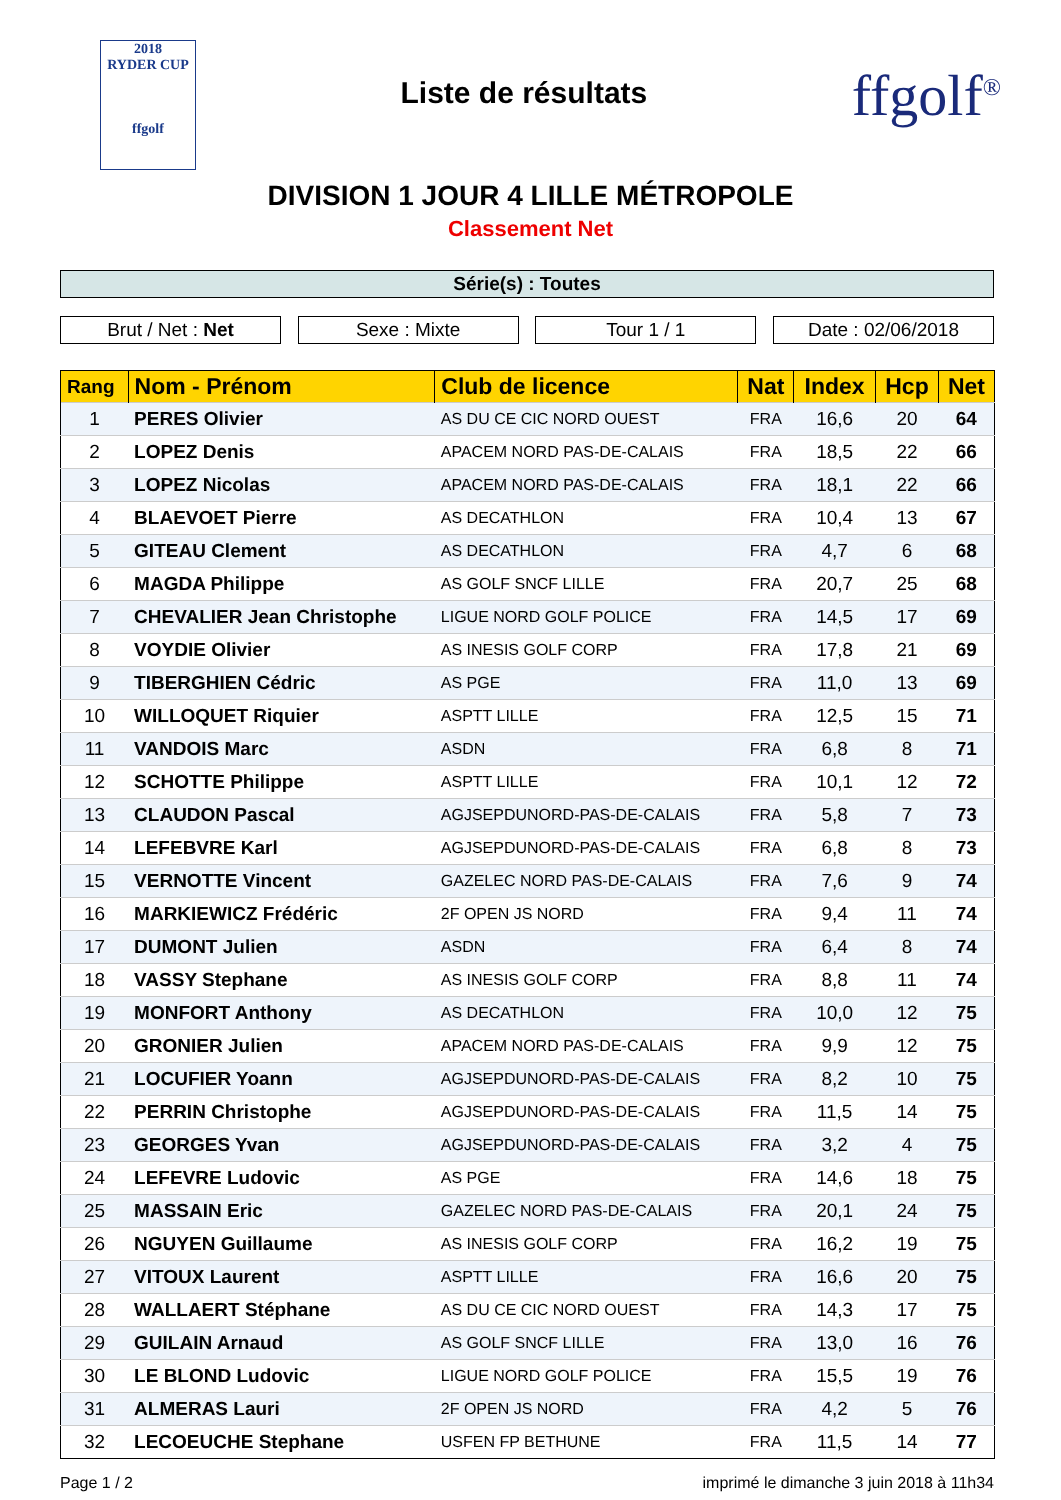2018
RYDER CUP
ffgolf
Liste de résultats
ffgolf<sup>®</sup>
DIVISION 1 JOUR 4 LILLE MÉTROPOLE
Classement Net
Série(s) : Toutes
Brut / Net : Net Sexe : Mixte Tour 1 / 1 Date : 02/06/2018
| Rang | Nom - Prénom | Club de licence | Nat | Index | Hcp | Net |
| --- | --- | --- | --- | --- | --- | --- |
| 1 | PERES Olivier | AS DU CE CIC NORD OUEST | FRA | 16,6 | 20 | 64 |
| 2 | LOPEZ Denis | APACEM NORD PAS-DE-CALAIS | FRA | 18,5 | 22 | 66 |
| 3 | LOPEZ Nicolas | APACEM NORD PAS-DE-CALAIS | FRA | 18,1 | 22 | 66 |
| 4 | BLAEVOET Pierre | AS DECATHLON | FRA | 10,4 | 13 | 67 |
| 5 | GITEAU Clement | AS DECATHLON | FRA | 4,7 | 6 | 68 |
| 6 | MAGDA Philippe | AS GOLF SNCF LILLE | FRA | 20,7 | 25 | 68 |
| 7 | CHEVALIER Jean Christophe | LIGUE NORD GOLF POLICE | FRA | 14,5 | 17 | 69 |
| 8 | VOYDIE Olivier | AS INESIS GOLF CORP | FRA | 17,8 | 21 | 69 |
| 9 | TIBERGHIEN Cédric | AS PGE | FRA | 11,0 | 13 | 69 |
| 10 | WILLOQUET Riquier | ASPTT LILLE | FRA | 12,5 | 15 | 71 |
| 11 | VANDOIS Marc | ASDN | FRA | 6,8 | 8 | 71 |
| 12 | SCHOTTE Philippe | ASPTT LILLE | FRA | 10,1 | 12 | 72 |
| 13 | CLAUDON Pascal | AGJSEPDUNORD-PAS-DE-CALAIS | FRA | 5,8 | 7 | 73 |
| 14 | LEFEBVRE Karl | AGJSEPDUNORD-PAS-DE-CALAIS | FRA | 6,8 | 8 | 73 |
| 15 | VERNOTTE Vincent | GAZELEC NORD PAS-DE-CALAIS | FRA | 7,6 | 9 | 74 |
| 16 | MARKIEWICZ Frédéric | 2F OPEN JS NORD | FRA | 9,4 | 11 | 74 |
| 17 | DUMONT Julien | ASDN | FRA | 6,4 | 8 | 74 |
| 18 | VASSY Stephane | AS INESIS GOLF CORP | FRA | 8,8 | 11 | 74 |
| 19 | MONFORT Anthony | AS DECATHLON | FRA | 10,0 | 12 | 75 |
| 20 | GRONIER Julien | APACEM NORD PAS-DE-CALAIS | FRA | 9,9 | 12 | 75 |
| 21 | LOCUFIER Yoann | AGJSEPDUNORD-PAS-DE-CALAIS | FRA | 8,2 | 10 | 75 |
| 22 | PERRIN Christophe | AGJSEPDUNORD-PAS-DE-CALAIS | FRA | 11,5 | 14 | 75 |
| 23 | GEORGES Yvan | AGJSEPDUNORD-PAS-DE-CALAIS | FRA | 3,2 | 4 | 75 |
| 24 | LEFEVRE Ludovic | AS PGE | FRA | 14,6 | 18 | 75 |
| 25 | MASSAIN Eric | GAZELEC NORD PAS-DE-CALAIS | FRA | 20,1 | 24 | 75 |
| 26 | NGUYEN Guillaume | AS INESIS GOLF CORP | FRA | 16,2 | 19 | 75 |
| 27 | VITOUX Laurent | ASPTT LILLE | FRA | 16,6 | 20 | 75 |
| 28 | WALLAERT Stéphane | AS DU CE CIC NORD OUEST | FRA | 14,3 | 17 | 75 |
| 29 | GUILAIN Arnaud | AS GOLF SNCF LILLE | FRA | 13,0 | 16 | 76 |
| 30 | LE BLOND Ludovic | LIGUE NORD GOLF POLICE | FRA | 15,5 | 19 | 76 |
| 31 | ALMERAS Lauri | 2F OPEN JS NORD | FRA | 4,2 | 5 | 76 |
| 32 | LECOEUCHE Stephane | USFEN FP BETHUNE | FRA | 11,5 | 14 | 77 |
Page 1 / 2 imprimé le dimanche 3 juin 2018 à 11h34